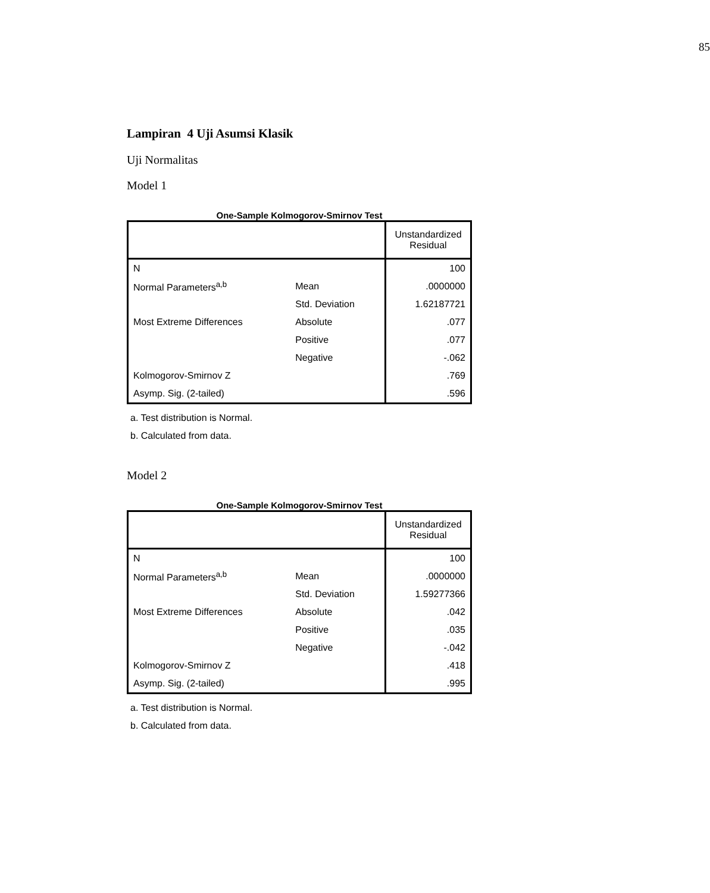85
Lampiran 4 Uji Asumsi Klasik
Uji Normalitas
Model 1
One-Sample Kolmogorov-Smirnov Test
| | | Unstandardized Residual |
| N | | 100 |
| Normal Parameters<sup>a,b</sup> | Mean | .0000000 |
| | Std. Deviation | 1.62187721 |
| Most Extreme Differences | Absolute | .077 |
| | Positive | .077 |
| | Negative | -.062 |
| Kolmogorov-Smirnov Z | | .769 |
| Asymp. Sig. (2-tailed) | | .596 |
a. Test distribution is Normal.
b. Calculated from data.
Model 2
One-Sample Kolmogorov-Smirnov Test
| | | Unstandardized Residual |
| N | | 100 |
| Normal Parameters<sup>a,b</sup> | Mean | .0000000 |
| | Std. Deviation | 1.59277366 |
| Most Extreme Differences | Absolute | .042 |
| | Positive | .035 |
| | Negative | -.042 |
| Kolmogorov-Smirnov Z | | .418 |
| Asymp. Sig. (2-tailed) | | .995 |
a. Test distribution is Normal.
b. Calculated from data.